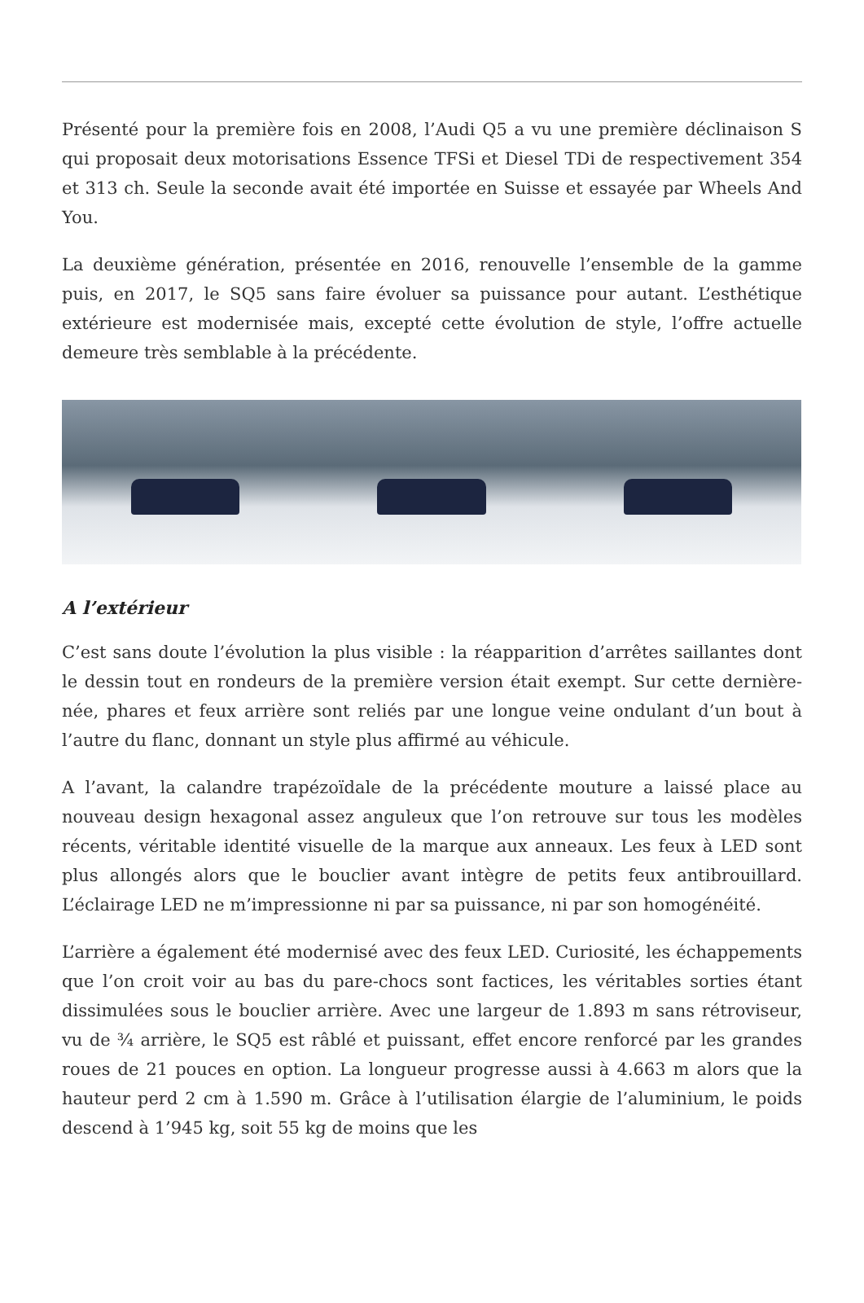Présenté pour la première fois en 2008, l’Audi Q5 a vu une première déclinaison S qui proposait deux motorisations Essence TFSi et Diesel TDi de respectivement 354 et 313 ch. Seule la seconde avait été importée en Suisse et essayée par Wheels And You.
La deuxième génération, présentée en 2016, renouvelle l’ensemble de la gamme puis, en 2017, le SQ5 sans faire évoluer sa puissance pour autant. L’esthétique extérieure est modernisée mais, excepté cette évolution de style, l’offre actuelle demeure très semblable à la précédente.
A l’extérieur
C’est sans doute l’évolution la plus visible : la réapparition d’arrêtes saillantes dont le dessin tout en rondeurs de la première version était exempt. Sur cette dernière-née, phares et feux arrière sont reliés par une longue veine ondulant d’un bout à l’autre du flanc, donnant un style plus affirmé au véhicule.
A l’avant, la calandre trapézoïdale de la précédente mouture a laissé place au nouveau design hexagonal assez anguleux que l’on retrouve sur tous les modèles récents, véritable identité visuelle de la marque aux anneaux. Les feux à LED sont plus allongés alors que le bouclier avant intègre de petits feux antibrouillard. L’éclairage LED ne m’impressionne ni par sa puissance, ni par son homogénéité.
L’arrière a également été modernisé avec des feux LED. Curiosité, les échappements que l’on croit voir au bas du pare-chocs sont factices, les véritables sorties étant dissimulées sous le bouclier arrière. Avec une largeur de 1.893 m sans rétroviseur, vu de ¾ arrière, le SQ5 est râblé et puissant, effet encore renforcé par les grandes roues de 21 pouces en option. La longueur progresse aussi à 4.663 m alors que la hauteur perd 2 cm à 1.590 m. Grâce à l’utilisation élargie de l’aluminium, le poids descend à 1’945 kg, soit 55 kg de moins que les